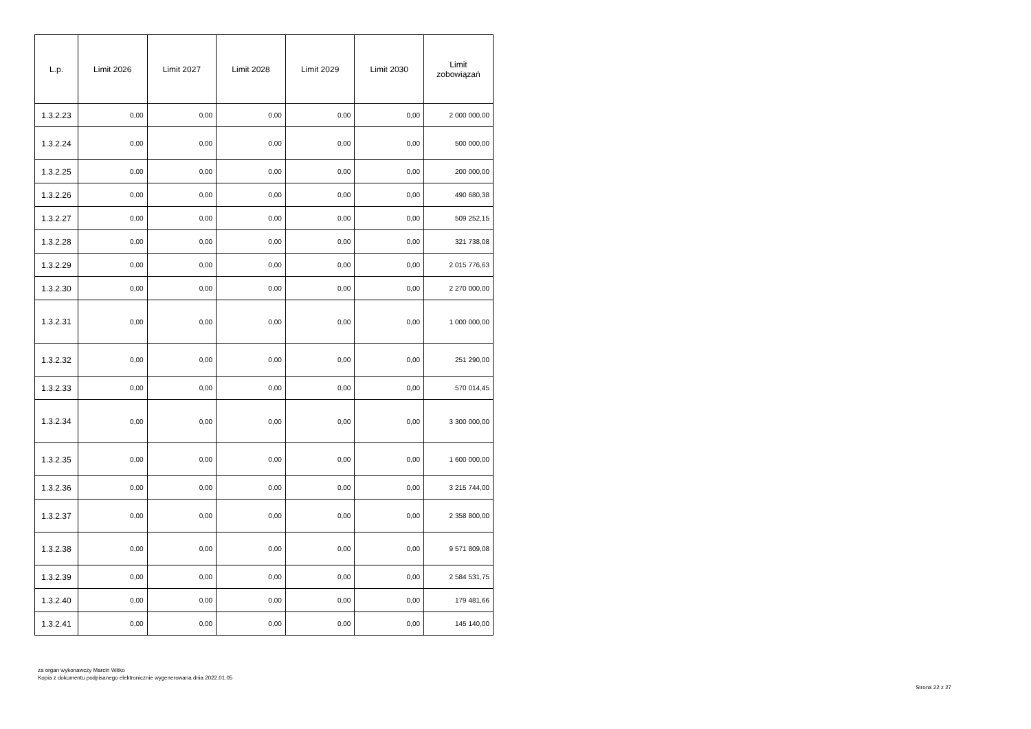| L.p. | Limit 2026 | Limit 2027 | Limit 2028 | Limit 2029 | Limit 2030 | Limit zobowiązań |
| --- | --- | --- | --- | --- | --- | --- |
| 1.3.2.23 | 0,00 | 0,00 | 0,00 | 0,00 | 0,00 | 2 000 000,00 |
| 1.3.2.24 | 0,00 | 0,00 | 0,00 | 0,00 | 0,00 | 500 000,00 |
| 1.3.2.25 | 0,00 | 0,00 | 0,00 | 0,00 | 0,00 | 200 000,00 |
| 1.3.2.26 | 0,00 | 0,00 | 0,00 | 0,00 | 0,00 | 490 680,38 |
| 1.3.2.27 | 0,00 | 0,00 | 0,00 | 0,00 | 0,00 | 509 252,15 |
| 1.3.2.28 | 0,00 | 0,00 | 0,00 | 0,00 | 0,00 | 321 738,08 |
| 1.3.2.29 | 0,00 | 0,00 | 0,00 | 0,00 | 0,00 | 2 015 776,63 |
| 1.3.2.30 | 0,00 | 0,00 | 0,00 | 0,00 | 0,00 | 2 270 000,00 |
| 1.3.2.31 | 0,00 | 0,00 | 0,00 | 0,00 | 0,00 | 1 000 000,00 |
| 1.3.2.32 | 0,00 | 0,00 | 0,00 | 0,00 | 0,00 | 251 290,00 |
| 1.3.2.33 | 0,00 | 0,00 | 0,00 | 0,00 | 0,00 | 570 014,45 |
| 1.3.2.34 | 0,00 | 0,00 | 0,00 | 0,00 | 0,00 | 3 300 000,00 |
| 1.3.2.35 | 0,00 | 0,00 | 0,00 | 0,00 | 0,00 | 1 600 000,00 |
| 1.3.2.36 | 0,00 | 0,00 | 0,00 | 0,00 | 0,00 | 3 215 744,00 |
| 1.3.2.37 | 0,00 | 0,00 | 0,00 | 0,00 | 0,00 | 2 358 800,00 |
| 1.3.2.38 | 0,00 | 0,00 | 0,00 | 0,00 | 0,00 | 9 571 809,08 |
| 1.3.2.39 | 0,00 | 0,00 | 0,00 | 0,00 | 0,00 | 2 584 531,75 |
| 1.3.2.40 | 0,00 | 0,00 | 0,00 | 0,00 | 0,00 | 179 481,66 |
| 1.3.2.41 | 0,00 | 0,00 | 0,00 | 0,00 | 0,00 | 145 140,00 |
za organ wykonawczy Marcin Witko
Kopia z dokumentu podpisanego elektronicznie wygenerowana dnia 2022.01.05
Strona 22 z 27